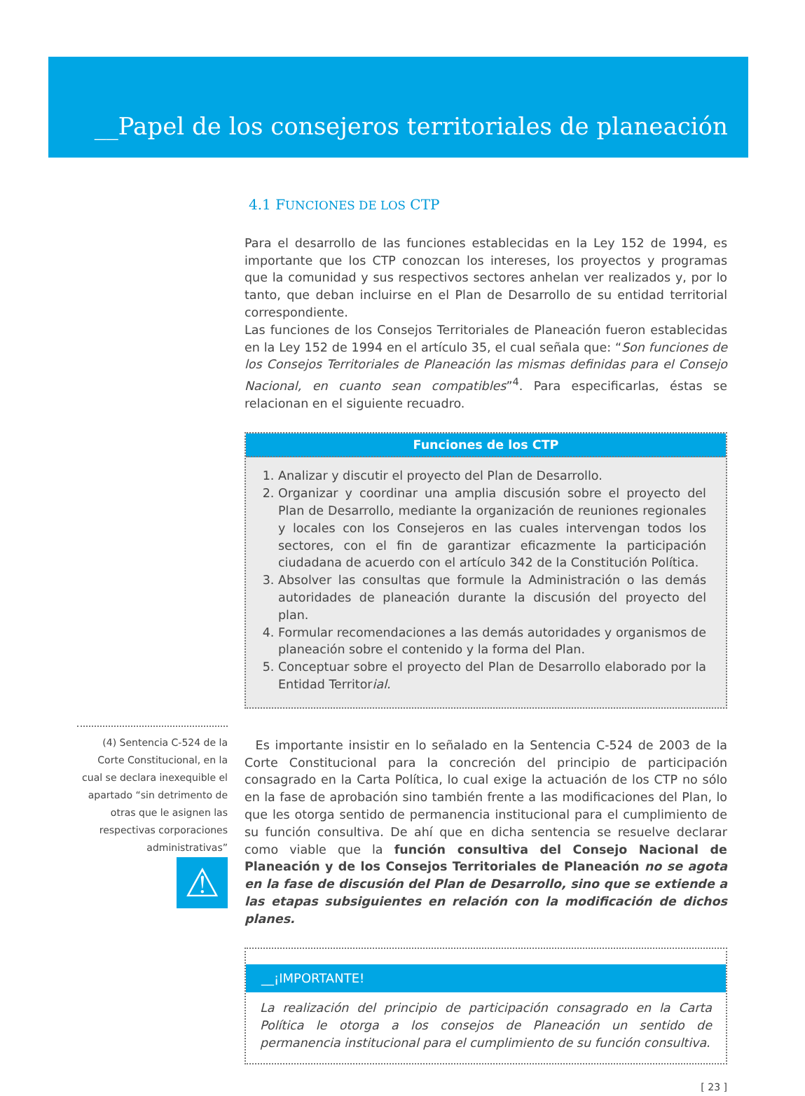__Papel de los consejeros territoriales de planeación
(4) Sentencia C-524 de la Corte Constitucional, en la cual se declara inexequible el apartado “sin detrimento de otras que le asignen las respectivas corporaciones administrativas”
⚠
4.1 FUNCIONES DE LOS CTP
Para el desarrollo de las funciones establecidas en la Ley 152 de 1994, es importante que los CTP conozcan los intereses, los proyectos y programas que la comunidad y sus respectivos sectores anhelan ver realizados y, por lo tanto, que deban incluirse en el Plan de Desarrollo de su entidad territorial correspondiente.
Las funciones de los Consejos Territoriales de Planeación fueron establecidas en la Ley 152 de 1994 en el artículo 35, el cual señala que: “Son funciones de los Consejos Territoriales de Planeación las mismas definidas para el Consejo Nacional, en cuanto sean compatibles”<sup>4</sup>. Para especificarlas, éstas se relacionan en el siguiente recuadro.
Funciones de los CTP
1. Analizar y discutir el proyecto del Plan de Desarrollo.
2. Organizar y coordinar una amplia discusión sobre el proyecto del Plan de Desarrollo, mediante la organización de reuniones regionales y locales con los Consejeros en las cuales intervengan todos los sectores, con el fin de garantizar eficazmente la participación ciudadana de acuerdo con el artículo 342 de la Constitución Política.
3. Absolver las consultas que formule la Administración o las demás autoridades de planeación durante la discusión del proyecto del plan.
4. Formular recomendaciones a las demás autoridades y organismos de planeación sobre el contenido y la forma del Plan.
5. Conceptuar sobre el proyecto del Plan de Desarrollo elaborado por la Entidad Territorial.
Es importante insistir en lo señalado en la Sentencia C-524 de 2003 de la Corte Constitucional para la concreción del principio de participación consagrado en la Carta Política, lo cual exige la actuación de los CTP no sólo en la fase de aprobación sino también frente a las modificaciones del Plan, lo que les otorga sentido de permanencia institucional para el cumplimiento de su función consultiva. De ahí que en dicha sentencia se resuelve declarar como viable que la función consultiva del Consejo Nacional de Planeación y de los Consejos Territoriales de Planeación no se agota en la fase de discusión del Plan de Desarrollo, sino que se extiende a las etapas subsiguientes en relación con la modificación de dichos planes.
__¡IMPORTANTE!
La realización del principio de participación consagrado en la Carta Política le otorga a los consejos de Planeación un sentido de permanencia institucional para el cumplimiento de su función consultiva.
[ 23 ]